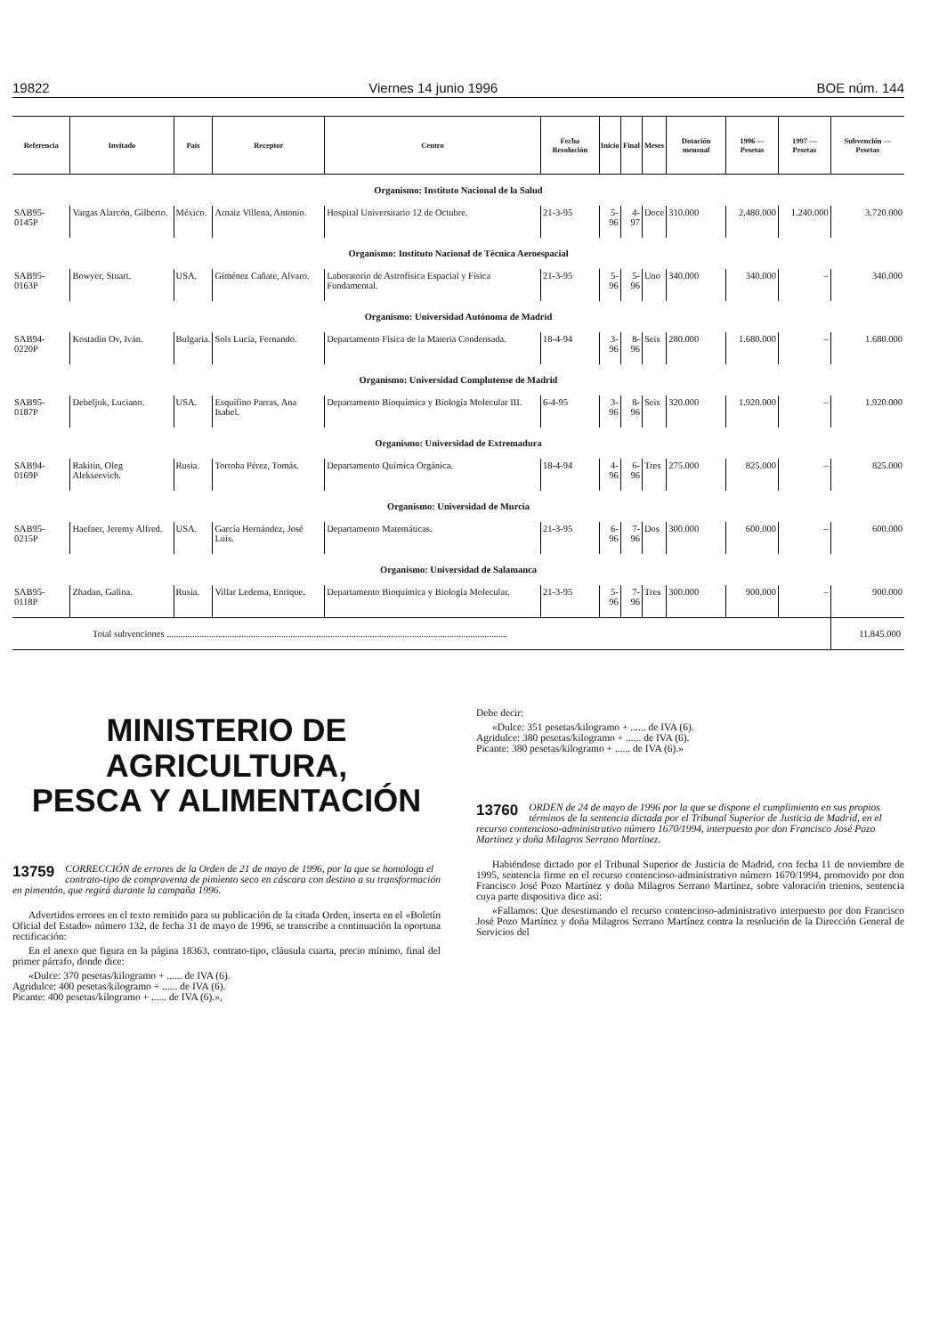19822 Viernes 14 junio 1996 BOE núm. 144
| Referencia | Invitado | País | Receptor | Centro | Fecha Resolución | Inicio | Final | Meses | Dotación mensual | 1996 — Pesetas | 1997 — Pesetas | Subvención — Pesetas |
| --- | --- | --- | --- | --- | --- | --- | --- | --- | --- | --- | --- | --- |
| Organismo: Instituto Nacional de la Salud | | | | | | | | | | | | |
| SAB95-0145P | Vargas Alarcón, Gilberto. | México. | Arnaiz Villena, Antonio. | Hospital Universitario 12 de Octubre. | 21-3-95 | 5-96 | 4-97 | Doce | 310.000 | 2.480.000 | 1.240.000 | 3.720.000 |
| Organismo: Instituto Nacional de Técnica Aeroespacial | | | | | | | | | | | | |
| SAB95-0163P | Bowyer, Stuart. | USA. | Giménez Cañate, Alvaro. | Laboratorio de Astrofísica Espacial y Física Fundamental. | 21-3-95 | 5-96 | 5-96 | Uno | 340.000 | 340.000 | – | 340.000 |
| Organismo: Universidad Autónoma de Madrid | | | | | | | | | | | | |
| SAB94-0220P | Kostadin Ov, Iván. | Bulgaria. | Sols Lucía, Fernando. | Departamento Física de la Materia Condensada. | 18-4-94 | 3-96 | 8-96 | Seis | 280.000 | 1.680.000 | – | 1.680.000 |
| Organismo: Universidad Complutense de Madrid | | | | | | | | | | | | |
| SAB95-0187P | Debeljuk, Luciano. | USA. | Esquifino Parras, Ana Isabel. | Departamento Bioquímica y Biología Molecular III. | 6-4-95 | 3-96 | 8-96 | Seis | 320.000 | 1.920.000 | – | 1.920.000 |
| Organismo: Universidad de Extremadura | | | | | | | | | | | | |
| SAB94-0169P | Rakitin, Oleg Alekseevich. | Rusia. | Torroba Pérez, Tomás. | Departamento Química Orgánica. | 18-4-94 | 4-96 | 6-96 | Tres | 275.000 | 825.000 | – | 825.000 |
| Organismo: Universidad de Murcia | | | | | | | | | | | | |
| SAB95-0215P | Haefner, Jeremy Alfred. | USA. | García Hernández, José Luis. | Departamento Matemáticas. | 21-3-95 | 6-96 | 7-96 | Dos | 300.000 | 600.000 | – | 600.000 |
| Organismo: Universidad de Salamanca | | | | | | | | | | | | |
| SAB95-0118P | Zhadan, Galina. | Rusia. | Villar Ledema, Enrique. | Departamento Bioquímica y Biología Molecular. | 21-3-95 | 5-96 | 7-96 | Tres | 300.000 | 900.000 | – | 900.000 |
| Total subvenciones .................................................................................................................................................. | | | | | | | | | | | | 11.845.000 |
MINISTERIO DE AGRICULTURA,
PESCA Y ALIMENTACIÓN
13759
CORRECCIÓN de errores de la Orden de 21 de mayo de 1996, por la que se homologa el contrato-tipo de compraventa de pimiento seco en cáscara con destino a su transformación en pimentón, que regirá durante la campaña 1996.
Advertidos errores en el texto remitido para su publicación de la citada Orden, inserta en el «Boletín Oficial del Estado» número 132, de fecha 31 de mayo de 1996, se transcribe a continuación la oportuna rectificación:
En el anexo que figura en la página 18363, contrato-tipo, cláusula cuarta, precio mínimo, final del primer párrafo, donde dice:
«Dulce: 370 pesetas/kilogramo + ...... de IVA (6).
Agridulce: 400 pesetas/kilogramo + ...... de IVA (6).
Picante: 400 pesetas/kilogramo + ...... de IVA (6).»,
Debe decir:
«Dulce: 351 pesetas/kilogramo + ...... de IVA (6).
Agridulce: 380 pesetas/kilogramo + ...... de IVA (6).
Picante: 380 pesetas/kilogramo + ...... de IVA (6).»
13760
ORDEN de 24 de mayo de 1996 por la que se dispone el cumplimiento en sus propios términos de la sentencia dictada por el Tribunal Superior de Justicia de Madrid, en el recurso contencioso-administrativo número 1670/1994, interpuesto por don Francisco José Pozo Martínez y doña Milagros Serrano Martínez.
Habiéndose dictado por el Tribunal Superior de Justicia de Madrid, con fecha 11 de noviembre de 1995, sentencia firme en el recurso contencioso-administrativo número 1670/1994, promovido por don Francisco José Pozo Martínez y doña Milagros Serrano Martínez, sobre valoración trienios, sentencia cuya parte dispositiva dice así:
«Fallamos: Que desestimando el recurso contencioso-administrativo interpuesto por don Francisco José Pozo Martínez y doña Milagros Serrano Martínez contra la resolución de la Dirección General de Servicios del